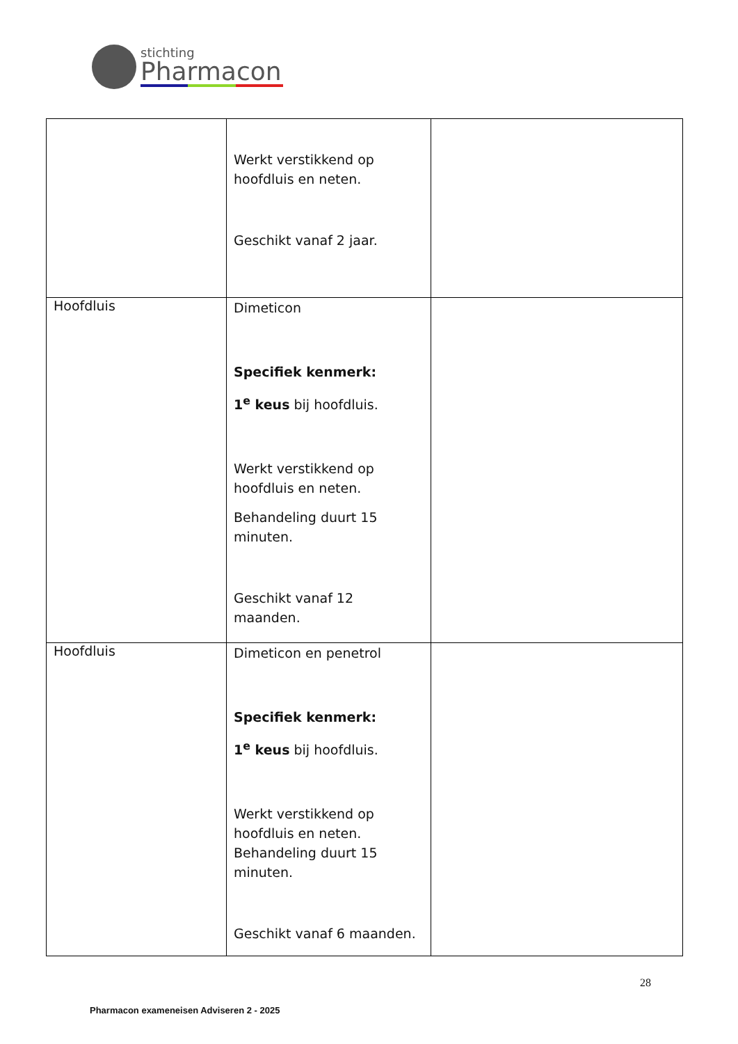stichting
Pharmacon
| | Werkt verstikkend op hoofdluis en neten. Geschikt vanaf 2 jaar. | |
| Hoofdluis | Dimeticon Specifiek kenmerk: 1<sup>e</sup> keus bij hoofdluis. Werkt verstikkend op hoofdluis en neten. Behandeling duurt 15 minuten. Geschikt vanaf 12 maanden. | |
| Hoofdluis | Dimeticon en penetrol Specifiek kenmerk: 1<sup>e</sup> keus bij hoofdluis. Werkt verstikkend op hoofdluis en neten. Behandeling duurt 15 minuten. Geschikt vanaf 6 maanden. | |
28
Pharmacon exameneisen Adviseren 2 - 2025